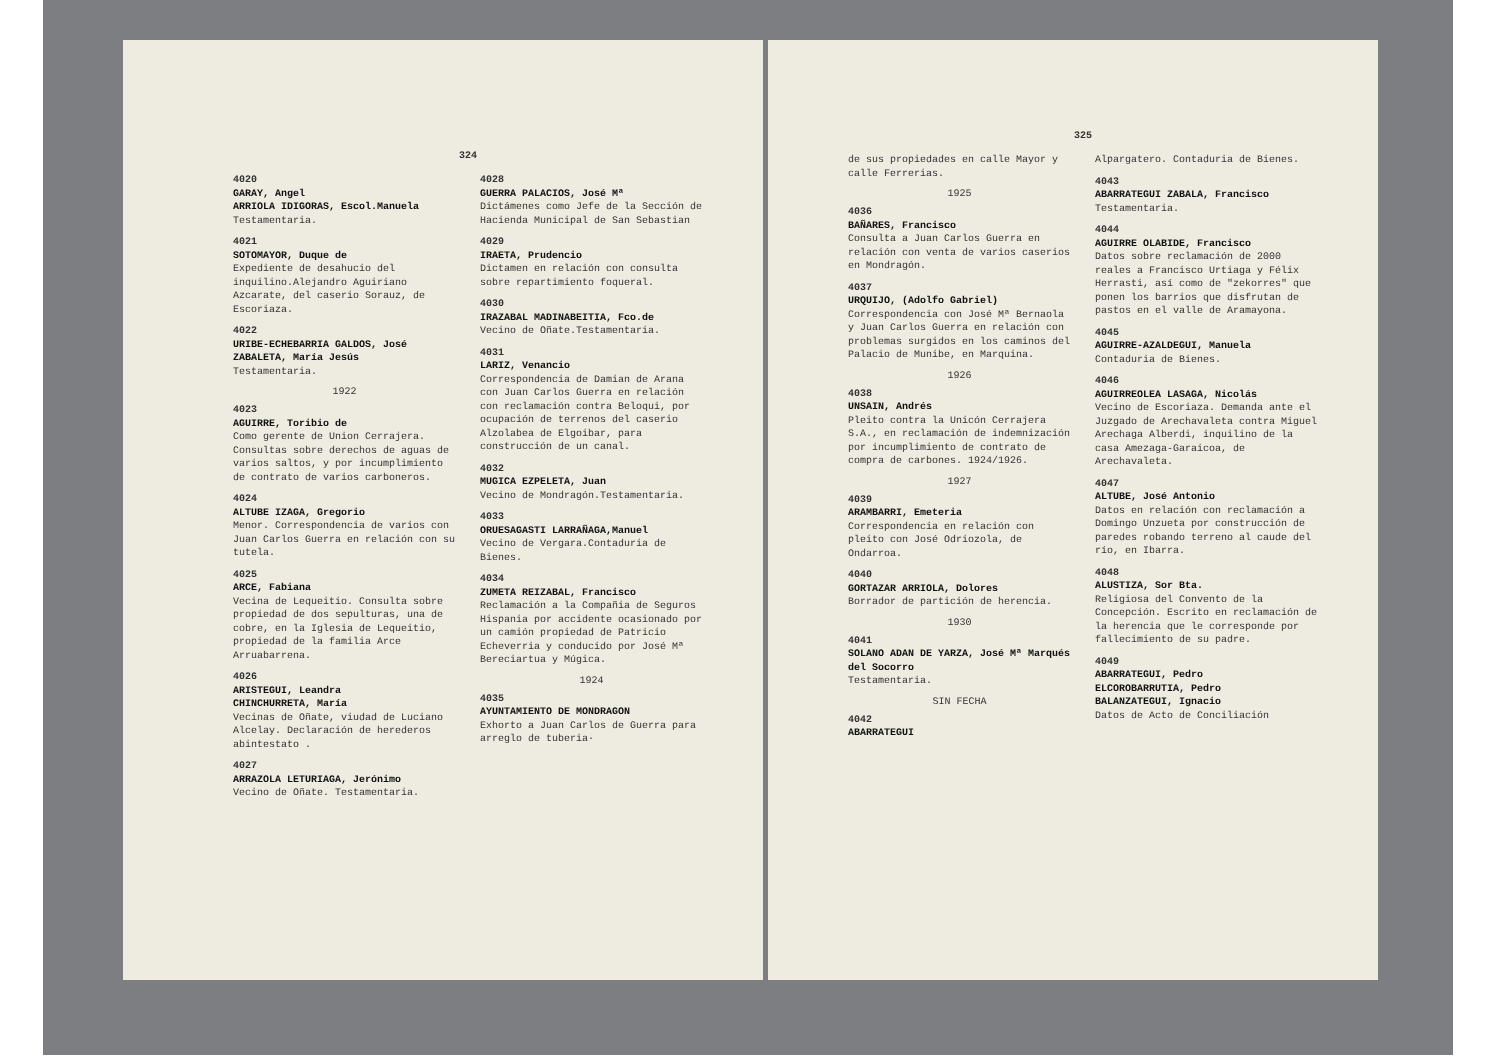324
4020
GARAY, Angel
ARRIOLA IDIGORAS, Escol.Manuela
Testamentaria.
4021
SOTOMAYOR, Duque de
Expediente de desahucio del inquilino.Alejandro Aguiriano Azcarate, del caserio Sorauz, de Escoriaza.
4022
URIBE-ECHEBARRIA GALDOS, José ZABALETA, María Jesús
Testamentaria.
1922
4023
AGUIRRE, Toribio de
Como gerente de Union Cerrajera. Consultas sobre derechos de aguas de varios saltos, y por incumplimiento de contrato de varios carboneros.
4024
ALTUBE IZAGA, Gregorio
Menor. Correspondencia de varios con Juan Carlos Guerra en relación con su tutela.
4025
ARCE, Fabiana
Vecina de Lequeitio. Consulta sobre propiedad de dos sepulturas, una de cobre, en la Iglesia de Lequeitio, propiedad de la familia Arce Arruabarrena.
4026
ARISTEGUI, Leandra
CHINCHURRETA, María
Vecinas de Oñate, viudad de Luciano Alcelay. Declaración de herederos abintestato .
4027
ARRAZOLA LETURIAGA, Jerónimo
Vecino de Oñate. Testamentaria.
4028
GUERRA PALACIOS, José Mª
Dictámenes como Jefe de la Sección de Hacienda Municipal de San Sebastian
4029
IRAETA, Prudencio
Dictamen en relación con consulta sobre repartimiento foqueral.
4030
IRAZABAL MADINABEITIA, Fco.de
Vecino de Oñate.Testamentaria.
4031
LARIZ, Venancio
Correspondencia de Damian de Arana con Juan Carlos Guerra en relación con reclamación contra Beloqui, por ocupación de terrenos del caserio Alzolabea de Elgoibar, para construcción de un canal.
4032
MUGICA EZPELETA, Juan
Vecino de Mondragón.Testamentaria.
4033
ORUESAGASTI LARRAÑAGA,Manuel
Vecino de Vergara.Contaduria de Bienes.
4034
ZUMETA REIZABAL, Francisco
Reclamación a la Compañia de Seguros Hispania por accidente ocasionado por un camión propiedad de Patricio Echeverria y conducido por José Mª Bereciartua y Múgica.
1924
4035
AYUNTAMIENTO DE MONDRAGON
Exhorto a Juan Carlos de Guerra para arreglo de tuberia·
325
de sus propiedades en calle Mayor y calle Ferrerias.
1925
4036
BAÑARES, Francisco
Consulta a Juan Carlos Guerra en relación con venta de varios caserios en Mondragón.
4037
URQUIJO, (Adolfo Gabriel)
Correspondencia con José Mª Bernaola y Juan Carlos Guerra en relación con problemas surgidos en los caminos del Palacio de Munibe, en Marquina.
1926
4038
UNSAIN, Andrés
Pleito contra la Unicón Cerrajera S.A., en reclamación de indemnización por incumplimiento de contrato de compra de carbones. 1924/1926.
1927
4039
ARAMBARRI, Emeteria
Correspondencia en relación con pleito con José Odriozola, de Ondarroa.
4040
GORTAZAR ARRIOLA, Dolores
Borrador de partición de herencia.
1930
4041
SOLANO ADAN DE YARZA, José Mª Marqués del Socorro
Testamentaria.
SIN FECHA
4042
ABARRATEGUI
Alpargatero. Contaduria de Bienes.
4043
ABARRATEGUI ZABALA, Francisco
Testamentaria.
4044
AGUIRRE OLABIDE, Francisco
Datos sobre reclamación de 2000 reales a Francisco Urtiaga y Félix Herrasti, así como de "zekorres" que ponen los barrios que disfrutan de pastos en el valle de Aramayona.
4045
AGUIRRE-AZALDEGUI, Manuela
Contaduria de Bienes.
4046
AGUIRREOLEA LASAGA, Nicolás
Vecino de Escoriaza. Demanda ante el Juzgado de Arechavaleta contra Miguel Arechaga Alberdi, inquilino de la casa Amezaga-Garaicoa, de Arechavaleta.
4047
ALTUBE, José Antonio
Datos en relación con reclamación a Domingo Unzueta por construcción de paredes robando terreno al caude del río, en Ibarra.
4048
ALUSTIZA, Sor Bta.
Religiosa del Convento de la Concepción. Escrito en reclamación de la herencia que le corresponde por fallecimiento de su padre.
4049
ABARRATEGUI, Pedro
ELCOROBARRUTIA, Pedro
BALANZATEGUI, Ignacio
Datos de Acto de Conciliación